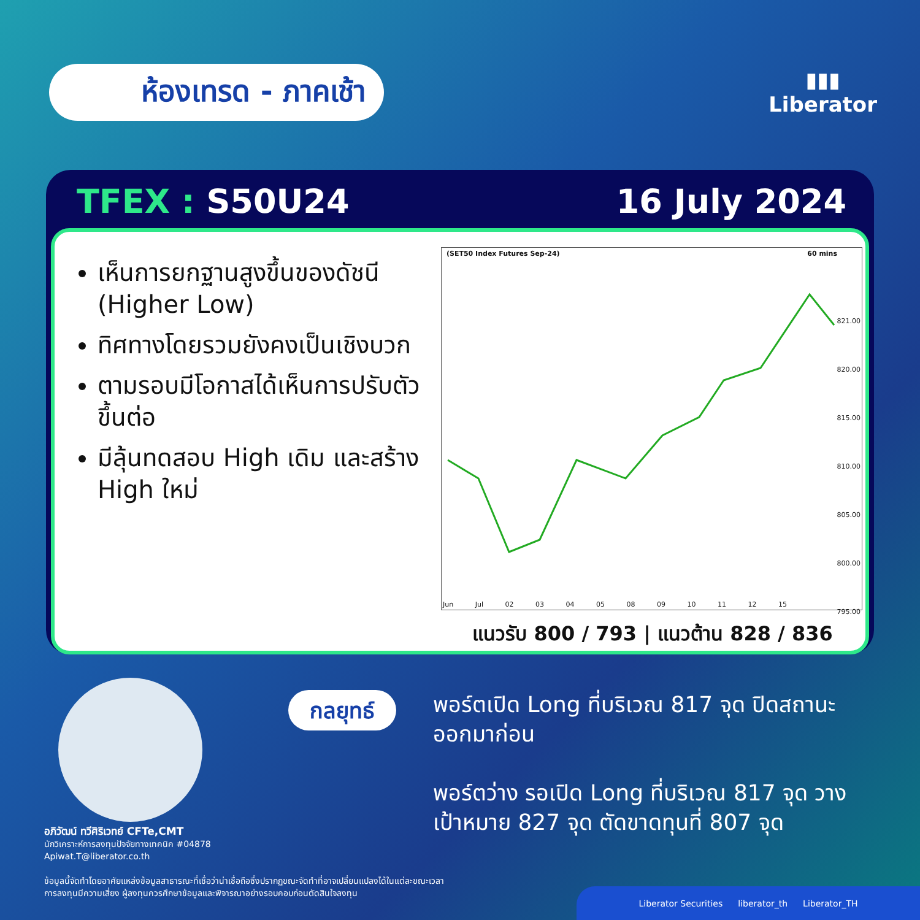ห้องเทรด - ภาคเช้า
▮▮▮
Liberator
TFEX : S50U24 16 July 2024
เห็นการยกฐานสูงขึ้นของดัชนี (Higher Low)
ทิศทางโดยรวมยังคงเป็นเชิงบวก
ตามรอบมีโอกาสได้เห็นการปรับตัวขึ้นต่อ
มีลุ้นทดสอบ High เดิม และสร้าง High ใหม่
(SET50 Index Futures Sep-24) 60 mins
821.00
820.00
815.00
810.00
805.00
800.00
795.00
Jun Jul 02 03 04 05 08 09 10 11 12 15
แนวรับ 800 / 793 | แนวต้าน 828 / 836
กลยุทธ์
พอร์ตเปิด Long ที่บริเวณ 817 จุด ปิดสถานะออกมาก่อน
พอร์ตว่าง รอเปิด Long ที่บริเวณ 817 จุด วางเป้าหมาย 827 จุด ตัดขาดทุนที่ 807 จุด
อภิวัฒน์ ทวีศิริเวทย์ CFTe,CMT
นักวิเคราะห์การลงทุนปัจจัยทางเทคนิค #04878
Apiwat.T@liberator.co.th
ข้อมูลนี้จัดทำโดยอาศัยแหล่งข้อมูลสาธารณะที่เชื่อว่าน่าเชื่อถือซึ่งปรากฏขณะจัดทำที่อาจเปลี่ยนแปลงได้ในแต่ละขณะเวลา
การลงทุนมีความเสี่ยง ผู้ลงทุนควรศึกษาข้อมูลและพิจารณาอย่างรอบคอบก่อนตัดสินใจลงทุน
Liberator Securities liberator_th Liberator_TH